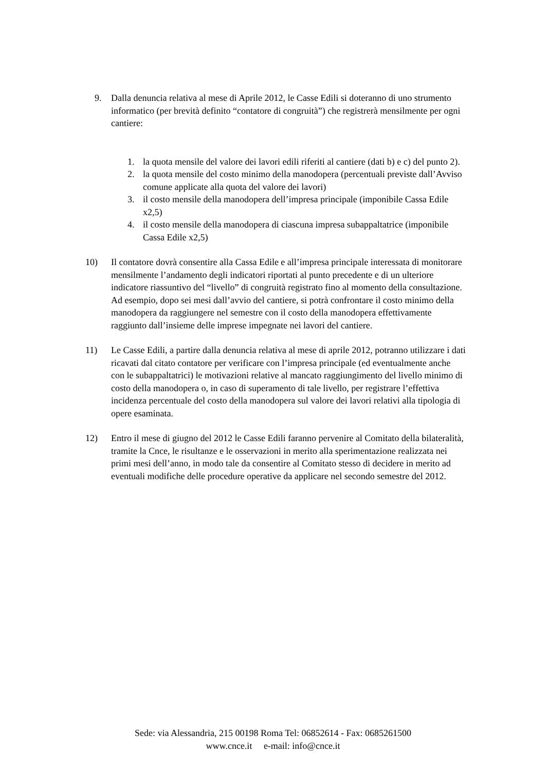9. Dalla denuncia relativa al mese di Aprile 2012, le Casse Edili si doteranno di uno strumento informatico (per brevità definito “contatore di congruità”) che registrerà mensilmente per ogni cantiere:
1. la quota mensile del valore dei lavori edili riferiti al cantiere (dati b) e c) del punto 2).
2. la quota mensile del costo minimo della manodopera (percentuali previste dall’Avviso comune applicate alla quota del valore dei lavori)
3. il costo mensile della manodopera dell’impresa principale (imponibile Cassa Edile x2,5)
4. il costo mensile della manodopera di ciascuna impresa subappaltatrice (imponibile Cassa Edile x2,5)
10) Il contatore dovrà consentire alla Cassa Edile e all’impresa principale interessata di monitorare mensilmente l’andamento degli indicatori riportati al punto precedente e di un ulteriore indicatore riassuntivo del “livello” di congruità registrato fino al momento della consultazione. Ad esempio, dopo sei mesi dall’avvio del cantiere, si potrà confrontare il costo minimo della manodopera da raggiungere nel semestre con il costo della manodopera effettivamente raggiunto dall’insieme delle imprese impegnate nei lavori del cantiere.
11) Le Casse Edili, a partire dalla denuncia relativa al mese di aprile 2012, potranno utilizzare i dati ricavati dal citato contatore per verificare con l’impresa principale (ed eventualmente anche con le subappaltatrici) le motivazioni relative al mancato raggiungimento del livello minimo di costo della manodopera o, in caso di superamento di tale livello, per registrare l’effettiva incidenza percentuale del costo della manodopera sul valore dei lavori relativi alla tipologia di opere esaminata.
12) Entro il mese di giugno del 2012 le Casse Edili faranno pervenire al Comitato della bilateralità, tramite la Cnce, le risultanze e le osservazioni in merito alla sperimentazione realizzata nei primi mesi dell’anno, in modo tale da consentire al Comitato stesso di decidere in merito ad eventuali modifiche delle procedure operative da applicare nel secondo semestre del 2012.
Sede: via Alessandria, 215 00198 Roma Tel: 06852614 - Fax: 0685261500
www.cnce.it e-mail: info@cnce.it